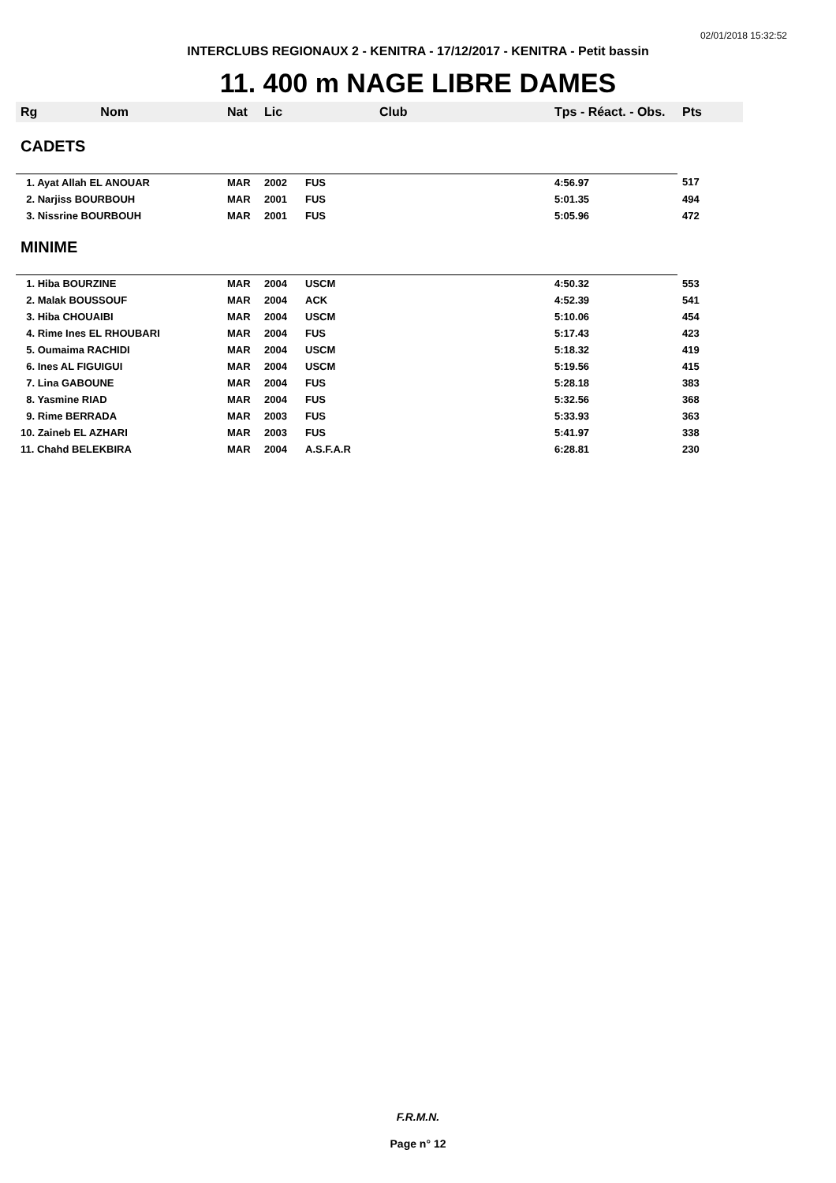02/01/2018 15:32:52
INTERCLUBS REGIONAUX 2 - KENITRA - 17/12/2017 - KENITRA - Petit bassin
11. 400 m NAGE LIBRE DAMES
| Rg Nom | Nat | Lic | Club | Tps - Réact. - Obs. | Pts |
| --- | --- | --- | --- | --- | --- |
| CADETS | | | | | |
| 1. Ayat Allah EL ANOUAR | MAR | 2002 | FUS | 4:56.97 | 517 |
| 2. Narjiss BOURBOUH | MAR | 2001 | FUS | 5:01.35 | 494 |
| 3. Nissrine BOURBOUH | MAR | 2001 | FUS | 5:05.96 | 472 |
| MINIME | | | | | |
| 1. Hiba BOURZINE | MAR | 2004 | USCM | 4:50.32 | 553 |
| 2. Malak BOUSSOUF | MAR | 2004 | ACK | 4:52.39 | 541 |
| 3. Hiba CHOUAIBI | MAR | 2004 | USCM | 5:10.06 | 454 |
| 4. Rime Ines EL RHOUBARI | MAR | 2004 | FUS | 5:17.43 | 423 |
| 5. Oumaima RACHIDI | MAR | 2004 | USCM | 5:18.32 | 419 |
| 6. Ines AL FIGUIGUI | MAR | 2004 | USCM | 5:19.56 | 415 |
| 7. Lina GABOUNE | MAR | 2004 | FUS | 5:28.18 | 383 |
| 8. Yasmine RIAD | MAR | 2004 | FUS | 5:32.56 | 368 |
| 9. Rime BERRADA | MAR | 2003 | FUS | 5:33.93 | 363 |
| 10. Zaineb EL AZHARI | MAR | 2003 | FUS | 5:41.97 | 338 |
| 11. Chahd BELEKBIRA | MAR | 2004 | A.S.F.A.R | 6:28.81 | 230 |
F.R.M.N.
Page n° 12